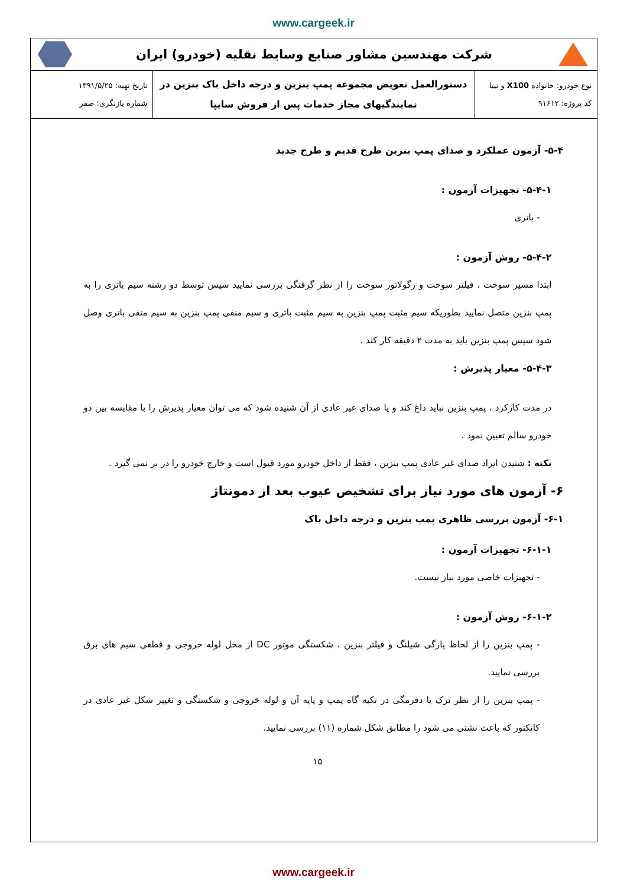www.cargeek.ir
شرکت مهندسین مشاور صنایع وسایط نقلیه (خودرو) ایران
| نوع خودرو: خانواده X100 و تیبا کد پروژه: ۹۱۶۱۲ | دستورالعمل تعویض مجموعه پمپ بنزین و درجه داخل باک بنزین در نمایندگیهای مجاز خدمات پس از فروش سایپا | تاریخ تهیه: ۱۳۹۱/۵/۲۵ شماره بازنگری: صفر |
۵-۴- آزمون عملکرد و صدای پمپ بنزین طرح قدیم و طرح جدید
۵-۴-۱- تجهیزات آزمون :
- باتری
۵-۴-۲- روش آزمون :
ابتدا مسیر سوخت ، فیلتر سوخت و رگولاتور سوخت را از نظر گرفتگی بررسی نمایید سپس توسط دو رشته سیم باتری را به پمپ بنزین متصل نمایید بطوریکه سیم مثبت پمپ بنزین به سیم مثبت باتری و سیم منفی پمپ بنزین به سیم منفی باتری وصل شود سپس پمپ بنزین باید به مدت ۲ دقیقه کار کند .
۵-۴-۳- معیار پذیرش :
در مدت کارکرد ، پمپ بنزین نباید داغ کند و یا صدای غیر عادی از آن شنیده شود که می توان معیار پذیرش را با مقایسه بین دو خودرو سالم تعیین نمود .
نکته : شنیدن ایراد صدای غیر عادی پمپ بنزین ، فقط از داخل خودرو مورد قبول است و خارج خودرو را در بر نمی گیرد .
۶- آزمون های مورد نیاز برای تشخیص عیوب بعد از دمونتاژ
۶-۱- آزمون بررسی ظاهری پمپ بنزین و درجه داخل باک
۶-۱-۱- تجهیزات آزمون :
- تجهیزات خاصی مورد نیاز نیست.
۶-۱-۲- روش آزمون :
- پمپ بنزین را از لحاظ پارگی شیلنگ و فیلتر بنزین ، شکستگی موتور DC از محل لوله خروجی و قطعی سیم های برق بررسی نمایید.
- پمپ بنزین را از نظر ترک یا دفرمگی در تکیه گاه پمپ و پایه آن و لوله خروجی و شکستگی و تغییر شکل غیر عادی در کانکتور که باعث نشتی می شود را مطابق شکل شماره (۱۱) بررسی نمایید.
۱۵
www.cargeek.ir